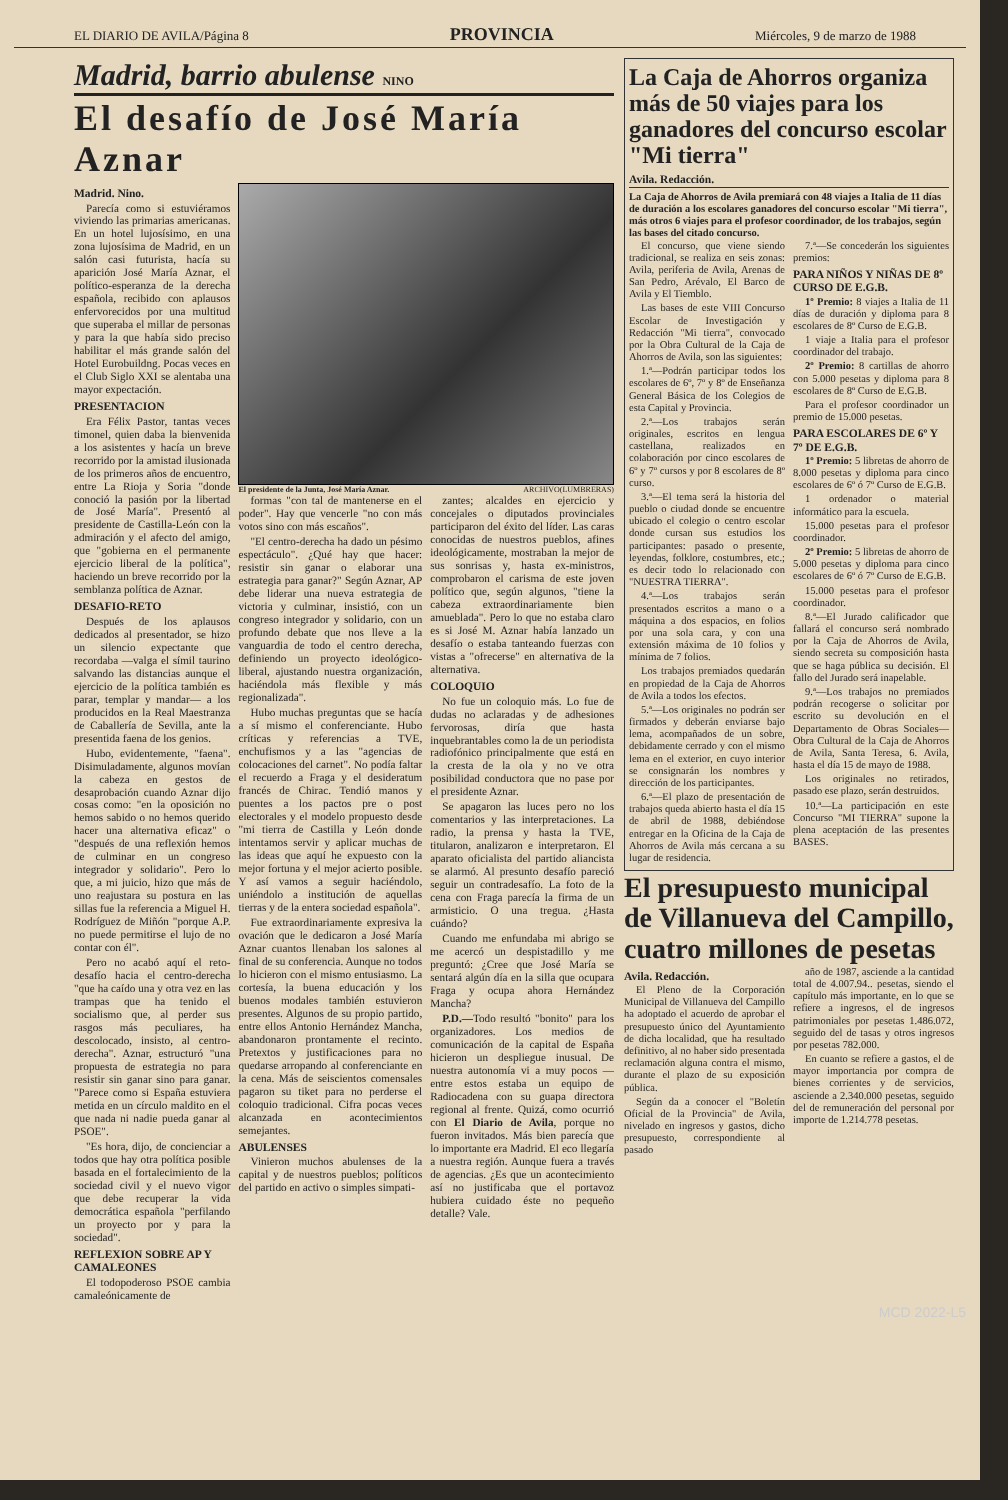EL DIARIO DE AVILA/Página 8 PROVINCIA Miércoles, 9 de marzo de 1988
Madrid, barrio abulense NINO
El desafío de José María Aznar
Madrid. Nino.
Parecía como si estuviéramos viviendo las primarias americanas. En un hotel lujosísimo, en una zona lujosísima de Madrid, en un salón casi futurista, hacía su aparición José María Aznar, el político-esperanza de la derecha española, recibido con aplausos enfervorecidos por una multitud que superaba el millar de personas y para la que había sido preciso habilitar el más grande salón del Hotel Eurobuildng. Pocas veces en el Club Siglo XXI se alentaba una mayor expectación.
PRESENTACION
Era Félix Pastor, tantas veces timonel, quien daba la bienvenida a los asistentes y hacía un breve recorrido por la amistad ilusionada de los primeros años de encuentro, entre La Rioja y Soria "donde conoció la pasión por la libertad de José María". Presentó al presidente de Castilla-León con la admiración y el afecto del amigo, que "gobierna en el permanente ejercicio liberal de la política", haciendo un breve recorrido por la semblanza política de Aznar.
DESAFIO-RETO
Después de los aplausos dedicados al presentador, se hizo un silencio expectante que recordaba —valga el símil taurino salvando las distancias aunque el ejercicio de la política también es parar, templar y mandar— a los producidos en la Real Maestranza de Caballería de Sevilla, ante la presentida faena de los genios.
Hubo, evidentemente, "faena". Disimuladamente, algunos movían la cabeza en gestos de desaprobación cuando Aznar dijo cosas como: "en la oposición no hemos sabido o no hemos querido hacer una alternativa eficaz" o "después de una reflexión hemos de culminar en un congreso integrador y solidario". Pero lo que, a mi juicio, hizo que más de uno reajustara su postura en las sillas fue la referencia a Miguel H. Rodríguez de Miñón "porque A.P. no puede permitirse el lujo de no contar con él".
Pero no acabó aquí el reto-desafío hacia el centro-derecha "que ha caído una y otra vez en las trampas que ha tenido el socialismo que, al perder sus rasgos más peculiares, ha descolocado, insisto, al centro-derecha". Aznar, estructuró "una propuesta de estrategia no para resistir sin ganar sino para ganar. "Parece como si España estuviera metida en un círculo maldito en el que nada ni nadie pueda ganar al PSOE".
"Es hora, dijo, de concienciar a todos que hay otra política posible basada en el fortalecimiento de la sociedad civil y el nuevo vigor que debe recuperar la vida democrática española "perfilando un proyecto por y para la sociedad".
REFLEXION SOBRE AP Y CAMALEONES
El todopoderoso PSOE cambia camaleónicamente de
El presidente de la Junta, José María Aznar. ARCHIVO(LUMBRERAS)
formas "con tal de mantenerse en el poder". Hay que vencerle "no con más votos sino con más escaños".
"El centro-derecha ha dado un pésimo espectáculo". ¿Qué hay que hacer: resistir sin ganar o elaborar una estrategia para ganar?" Según Aznar, AP debe liderar una nueva estrategia de victoria y culminar, insistió, con un congreso integrador y solidario, con un profundo debate que nos lleve a la vanguardia de todo el centro derecha, definiendo un proyecto ideológico-liberal, ajustando nuestra organización, haciéndola más flexible y más regionalizada".
Hubo muchas preguntas que se hacía a sí mismo el conferenciante. Hubo críticas y referencias a TVE, enchufismos y a las "agencias de colocaciones del carnet". No podía faltar el recuerdo a Fraga y el desideratum francés de Chirac. Tendió manos y puentes a los pactos pre o post electorales y el modelo propuesto desde "mi tierra de Castilla y León donde intentamos servir y aplicar muchas de las ideas que aquí he expuesto con la mejor fortuna y el mejor acierto posible. Y así vamos a seguir haciéndolo, uniéndolo a institución de aquellas tierras y de la entera sociedad española".
Fue extraordinariamente expresiva la ovación que le dedicaron a José María Aznar cuantos llenaban los salones al final de su conferencia. Aunque no todos lo hicieron con el mismo entusiasmo. La cortesía, la buena educación y los buenos modales también estuvieron presentes. Algunos de su propio partido, entre ellos Antonio Hernández Mancha, abandonaron prontamente el recinto. Pretextos y justificaciones para no quedarse arropando al conferenciante en la cena. Más de seiscientos comensales pagaron su tiket para no perderse el coloquio tradicional. Cifra pocas veces alcanzada en acontecimientos semejantes.
ABULENSES
Vinieron muchos abulenses de la capital y de nuestros pueblos; políticos del partido en activo o simples simpati-
zantes; alcaldes en ejercicio y concejales o diputados provinciales participaron del éxito del líder. Las caras conocidas de nuestros pueblos, afines ideológicamente, mostraban la mejor de sus sonrisas y, hasta ex-ministros, comprobaron el carisma de este joven político que, según algunos, "tiene la cabeza extraordinariamente bien amueblada". Pero lo que no estaba claro es si José M. Aznar había lanzado un desafío o estaba tanteando fuerzas con vistas a "ofrecerse" en alternativa de la alternativa.
COLOQUIO
No fue un coloquio más. Lo fue de dudas no aclaradas y de adhesiones fervorosas, diría que hasta inquebrantables como la de un periodista radiofónico principalmente que está en la cresta de la ola y no ve otra posibilidad conductora que no pase por el presidente Aznar.
Se apagaron las luces pero no los comentarios y las interpretaciones. La radio, la prensa y hasta la TVE, titularon, analizaron e interpretaron. El aparato oficialista del partido aliancista se alarmó. Al presunto desafío pareció seguir un contradesafío. La foto de la cena con Fraga parecía la firma de un armisticio. O una tregua. ¿Hasta cuándo?
Cuando me enfundaba mi abrigo se me acercó un despistadillo y me preguntó: ¿Cree que José María se sentará algún día en la silla que ocupara Fraga y ocupa ahora Hernández Mancha?
P.D.—Todo resultó "bonito" para los organizadores. Los medios de comunicación de la capital de España hicieron un despliegue inusual. De nuestra autonomía vi a muy pocos —entre estos estaba un equipo de Radiocadena con su guapa directora regional al frente. Quizá, como ocurrió con El Diario de Avila, porque no fueron invitados. Más bien parecía que lo importante era Madrid. El eco llegaría a nuestra región. Aunque fuera a través de agencias. ¿Es que un acontecimiento así no justificaba que el portavoz hubiera cuidado éste no pequeño detalle? Vale.
La Caja de Ahorros organiza más de 50 viajes para los ganadores del concurso escolar "Mi tierra"
Avila. Redacción.
La Caja de Ahorros de Avila premiará con 48 viajes a Italia de 11 días de duración a los escolares ganadores del concurso escolar "Mi tierra", más otros 6 viajes para el profesor coordinador, de los trabajos, según las bases del citado concurso.
El concurso, que viene siendo tradicional, se realiza en seis zonas: Avila, periferia de Avila, Arenas de San Pedro, Arévalo, El Barco de Avila y El Tiemblo.
Las bases de este VIII Concurso Escolar de Investigación y Redacción "Mi tierra", convocado por la Obra Cultural de la Caja de Ahorros de Avila, son las siguientes:
1.ª—Podrán participar todos los escolares de 6º, 7º y 8º de Enseñanza General Básica de los Colegios de esta Capital y Provincia.
2.ª—Los trabajos serán originales, escritos en lengua castellana, realizados en colaboración por cinco escolares de 6º y 7º cursos y por 8 escolares de 8º curso.
3.ª—El tema será la historia del pueblo o ciudad donde se encuentre ubicado el colegio o centro escolar donde cursan sus estudios los participantes: pasado o presente, leyendas, folklore, costumbres, etc.; es decir todo lo relacionado con "NUESTRA TIERRA".
4.ª—Los trabajos serán presentados escritos a mano o a máquina a dos espacios, en folios por una sola cara, y con una extensión máxima de 10 folios y mínima de 7 folios.
Los trabajos premiados quedarán en propiedad de la Caja de Ahorros de Avila a todos los efectos.
5.ª—Los originales no podrán ser firmados y deberán enviarse bajo lema, acompañados de un sobre, debidamente cerrado y con el mismo lema en el exterior, en cuyo interior se consignarán los nombres y dirección de los participantes.
6.ª—El plazo de presentación de trabajos queda abierto hasta el día 15 de abril de 1988, debiéndose entregar en la Oficina de la Caja de Ahorros de Avila más cercana a su lugar de residencia.
7.ª—Se concederán los siguientes premios:
PARA NIÑOS Y NIÑAS DE 8º CURSO DE E.G.B.
1º Premio: 8 viajes a Italia de 11 días de duración y diploma para 8 escolares de 8º Curso de E.G.B.
1 viaje a Italia para el profesor coordinador del trabajo.
2º Premio: 8 cartillas de ahorro con 5.000 pesetas y diploma para 8 escolares de 8º Curso de E.G.B.
Para el profesor coordinador un premio de 15.000 pesetas.
PARA ESCOLARES DE 6º Y 7º DE E.G.B.
1º Premio: 5 libretas de ahorro de 8.000 pesetas y diploma para cinco escolares de 6º ó 7º Curso de E.G.B.
1 ordenador o material informático para la escuela.
15.000 pesetas para el profesor coordinador.
2º Premio: 5 libretas de ahorro de 5.000 pesetas y diploma para cinco escolares de 6º ó 7º Curso de E.G.B.
15.000 pesetas para el profesor coordinador.
8.ª—El Jurado calificador que fallará el concurso será nombrado por la Caja de Ahorros de Avila, siendo secreta su composición hasta que se haga pública su decisión. El fallo del Jurado será inapelable.
9.ª—Los trabajos no premiados podrán recogerse o solicitar por escrito su devolución en el Departamento de Obras Sociales—Obra Cultural de la Caja de Ahorros de Avila, Santa Teresa, 6. Avila, hasta el día 15 de mayo de 1988.
Los originales no retirados, pasado ese plazo, serán destruidos.
10.ª—La participación en este Concurso "MI TIERRA" supone la plena aceptación de las presentes BASES.
El presupuesto municipal de Villanueva del Campillo, cuatro millones de pesetas
Avila. Redacción.
El Pleno de la Corporación Municipal de Villanueva del Campillo ha adoptado el acuerdo de aprobar el presupuesto único del Ayuntamiento de dicha localidad, que ha resultado definitivo, al no haber sido presentada reclamación alguna contra el mismo, durante el plazo de su exposición pública.
Según da a conocer el "Boletín Oficial de la Provincia" de Avila, nivelado en ingresos y gastos, dicho presupuesto, correspondiente al pasado
año de 1987, asciende a la cantidad total de 4.007.94.. pesetas, siendo el capítulo más importante, en lo que se refiere a ingresos, el de ingresos patrimoniales por pesetas 1.486.072, seguido del de tasas y otros ingresos por pesetas 782.000.
En cuanto se refiere a gastos, el de mayor importancia por compra de bienes corrientes y de servicios, asciende a 2.340.000 pesetas, seguido del de remuneración del personal por importe de 1.214.778 pesetas.
MCD 2022-L5